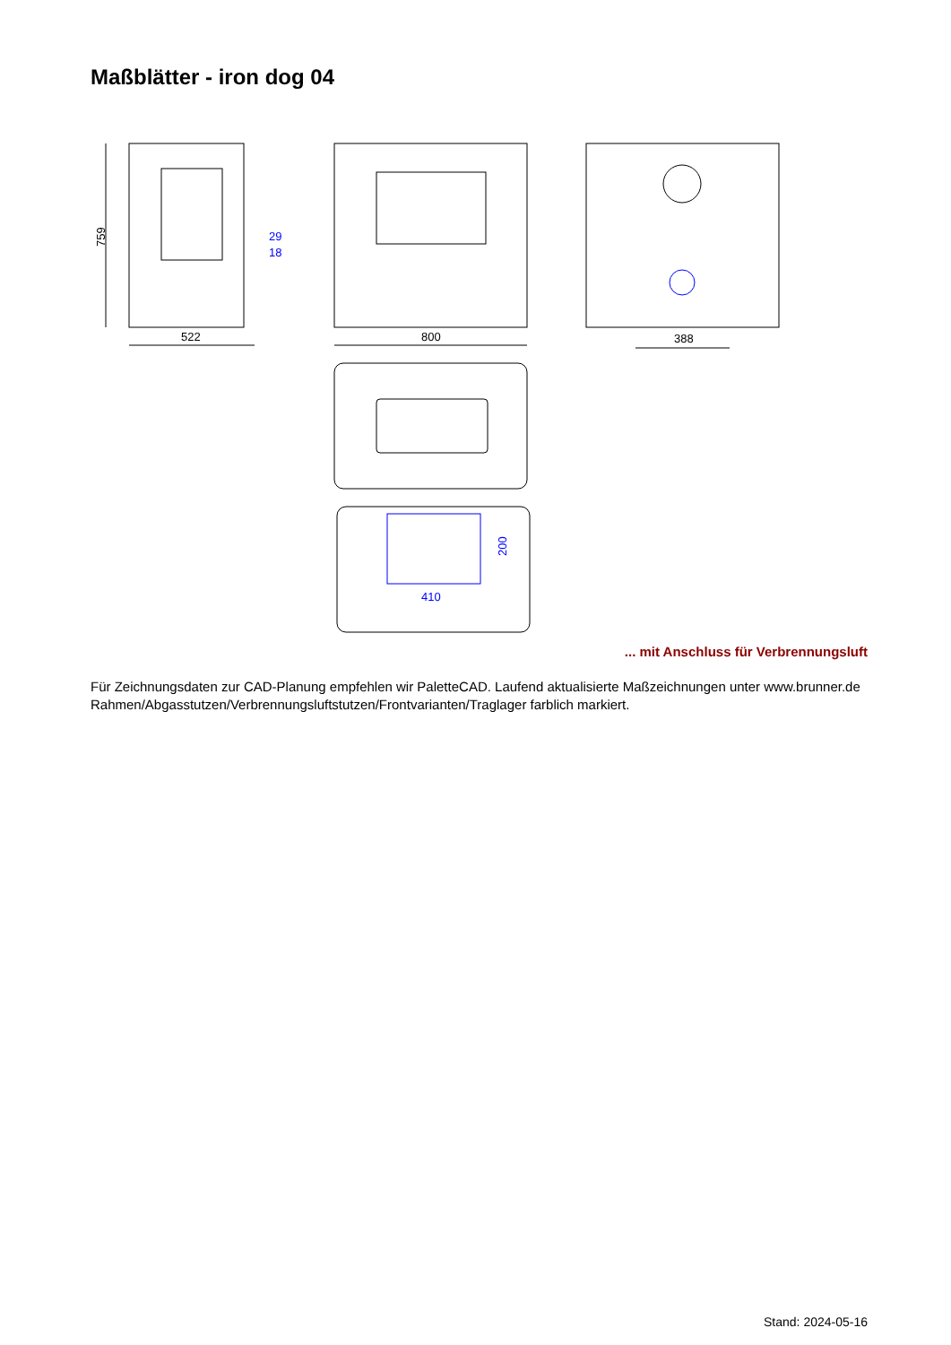Maßblätter - iron dog 04
759
522
29
18
800
388
410
200
... mit Anschluss für Verbrennungsluft
Für Zeichnungsdaten zur CAD-Planung empfehlen wir PaletteCAD. Laufend aktualisierte Maßzeichnungen unter www.brunner.de
Rahmen/Abgasstutzen/Verbrennungsluftstutzen/Frontvarianten/Traglager farblich markiert.
Stand: 2024-05-16